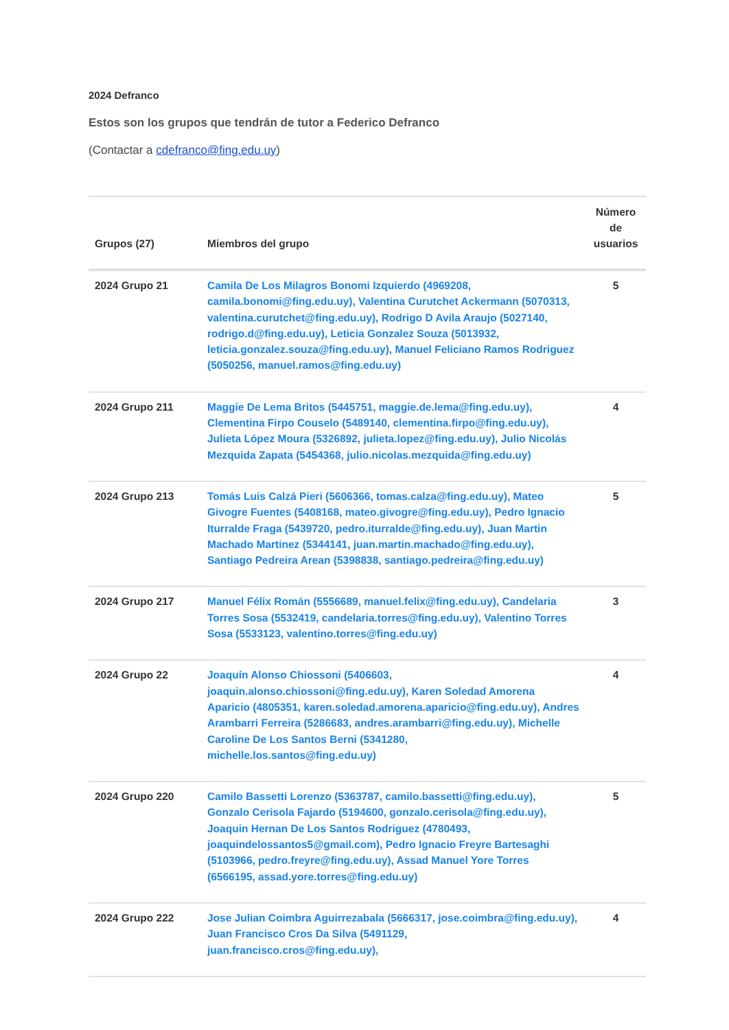2024 Defranco
Estos son los grupos que tendrán de tutor a Federico Defranco
(Contactar a cdefranco@fing.edu.uy)
| Grupos (27) | Miembros del grupo | Número de usuarios |
| --- | --- | --- |
| 2024 Grupo 21 | Camila De Los Milagros Bonomi Izquierdo (4969208, camila.bonomi@fing.edu.uy), Valentina Curutchet Ackermann (5070313, valentina.curutchet@fing.edu.uy), Rodrigo D Avila Araujo (5027140, rodrigo.d@fing.edu.uy), Leticia Gonzalez Souza (5013932, leticia.gonzalez.souza@fing.edu.uy), Manuel Feliciano Ramos Rodriguez (5050256, manuel.ramos@fing.edu.uy) | 5 |
| 2024 Grupo 211 | Maggie De Lema Britos (5445751, maggie.de.lema@fing.edu.uy), Clementina Firpo Couselo (5489140, clementina.firpo@fing.edu.uy), Julieta López Moura (5326892, julieta.lopez@fing.edu.uy), Julio Nicolás Mezquida Zapata (5454368, julio.nicolas.mezquida@fing.edu.uy) | 4 |
| 2024 Grupo 213 | Tomás Luis Calzá Pieri (5606366, tomas.calza@fing.edu.uy), Mateo Givogre Fuentes (5408168, mateo.givogre@fing.edu.uy), Pedro Ignacio Iturralde Fraga (5439720, pedro.iturralde@fing.edu.uy), Juan Martin Machado Martinez (5344141, juan.martin.machado@fing.edu.uy), Santiago Pedreira Arean (5398838, santiago.pedreira@fing.edu.uy) | 5 |
| 2024 Grupo 217 | Manuel Félix Román (5556689, manuel.felix@fing.edu.uy), Candelaria Torres Sosa (5532419, candelaria.torres@fing.edu.uy), Valentino Torres Sosa (5533123, valentino.torres@fing.edu.uy) | 3 |
| 2024 Grupo 22 | Joaquín Alonso Chiossoni (5406603, joaquin.alonso.chiossoni@fing.edu.uy), Karen Soledad Amorena Aparicio (4805351, karen.soledad.amorena.aparicio@fing.edu.uy), Andres Arambarri Ferreira (5286683, andres.arambarri@fing.edu.uy), Michelle Caroline De Los Santos Berni (5341280, michelle.los.santos@fing.edu.uy) | 4 |
| 2024 Grupo 220 | Camilo Bassetti Lorenzo (5363787, camilo.bassetti@fing.edu.uy), Gonzalo Cerisola Fajardo (5194600, gonzalo.cerisola@fing.edu.uy), Joaquin Hernan De Los Santos Rodriguez (4780493, joaquindelossantos5@gmail.com), Pedro Ignacio Freyre Bartesaghi (5103966, pedro.freyre@fing.edu.uy), Assad Manuel Yore Torres (6566195, assad.yore.torres@fing.edu.uy) | 5 |
| 2024 Grupo 222 | Jose Julian Coimbra Aguirrezabala (5666317, jose.coimbra@fing.edu.uy), Juan Francisco Cros Da Silva (5491129, juan.francisco.cros@fing.edu.uy), | 4 |